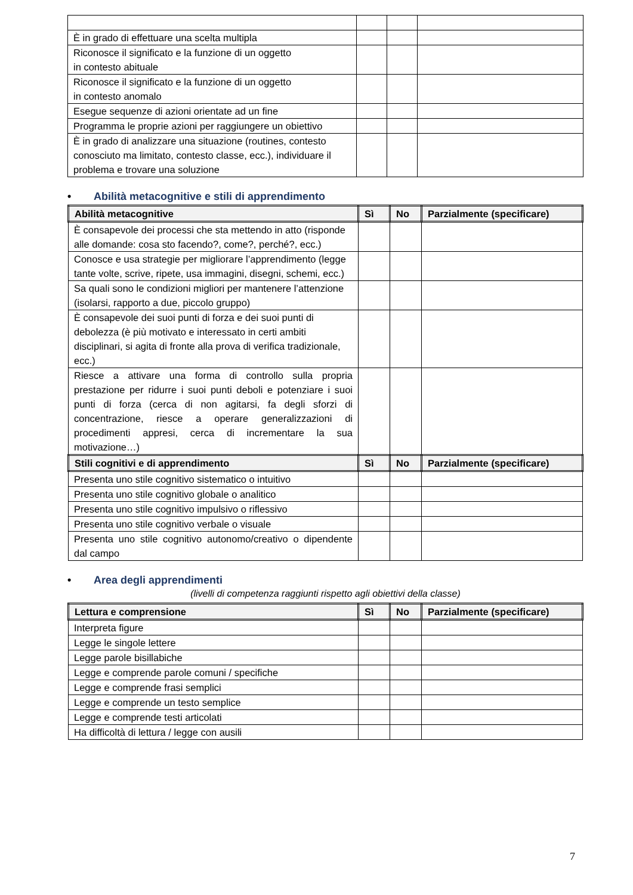| È in grado di effettuare una scelta multipla | | | |
| Riconosce il significato e la funzione di un oggetto in contesto abituale | | | |
| Riconosce il significato e la funzione di un oggetto in contesto anomalo | | | |
| Esegue sequenze di azioni orientate ad un fine | | | |
| Programma le proprie azioni per raggiungere un obiettivo | | | |
| È in grado di analizzare una situazione (routines, contesto conosciuto ma limitato, contesto classe, ecc.), individuare il problema e trovare una soluzione | | | |
• Abilità metacognitive e stili di apprendimento
| Abilità metacognitive | Sì | No | Parzialmente (specificare) |
| --- | --- | --- | --- |
| È consapevole dei processi che sta mettendo in atto (risponde alle domande: cosa sto facendo?, come?, perché?, ecc.) | | | |
| Conosce e usa strategie per migliorare l’apprendimento (legge tante volte, scrive, ripete, usa immagini, disegni, schemi, ecc.) | | | |
| Sa quali sono le condizioni migliori per mantenere l’attenzione (isolarsi, rapporto a due, piccolo gruppo) | | | |
| È consapevole dei suoi punti di forza e dei suoi punti di debolezza (è più motivato e interessato in certi ambiti disciplinari, si agita di fronte alla prova di verifica tradizionale, ecc.) | | | |
| Riesce a attivare una forma di controllo sulla propria prestazione per ridurre i suoi punti deboli e potenziare i suoi punti di forza (cerca di non agitarsi, fa degli sforzi di concentrazione, riesce a operare generalizzazioni di procedimenti appresi, cerca di incrementare la sua motivazione…) | | | |
| Stili cognitivi e di apprendimento | Sì | No | Parzialmente (specificare) |
| Presenta uno stile cognitivo sistematico o intuitivo | | | |
| Presenta uno stile cognitivo globale o analitico | | | |
| Presenta uno stile cognitivo impulsivo o riflessivo | | | |
| Presenta uno stile cognitivo verbale o visuale | | | |
| Presenta uno stile cognitivo autonomo/creativo o dipendente dal campo | | | |
• Area degli apprendimenti
(livelli di competenza raggiunti rispetto agli obiettivi della classe)
| Lettura e comprensione | Sì | No | Parzialmente (specificare) |
| --- | --- | --- | --- |
| Interpreta figure | | | |
| Legge le singole lettere | | | |
| Legge parole bisillabiche | | | |
| Legge e comprende parole comuni / specifiche | | | |
| Legge e comprende frasi semplici | | | |
| Legge e comprende un testo semplice | | | |
| Legge e comprende testi articolati | | | |
| Ha difficoltà di lettura / legge con ausili | | | |
7